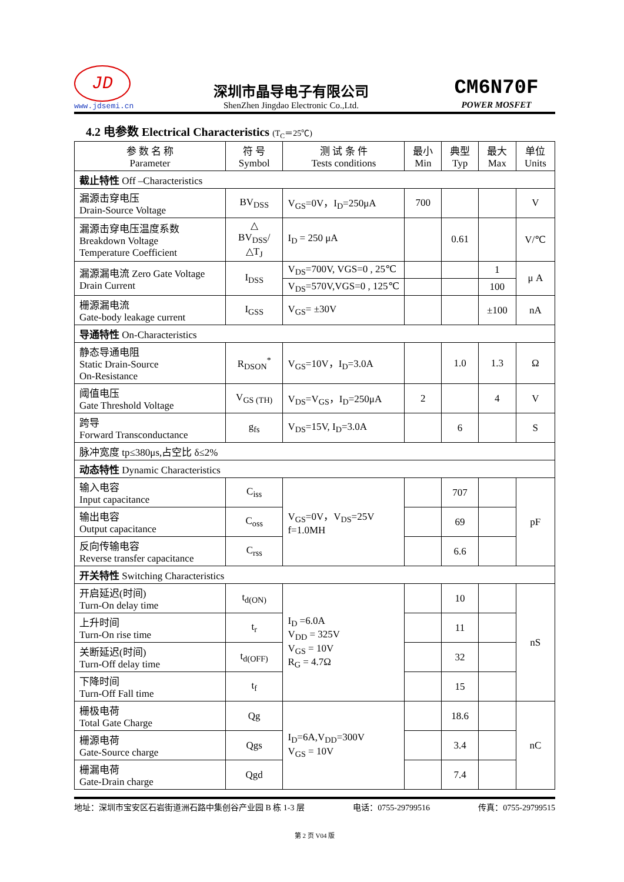JD
www.jdsemi.cn
深圳市晶导电子有限公司
ShenZhen Jingdao Electronic Co.,Ltd.
CM6N70F
POWER MOSFET
4.2 电参数 Electrical Characteristics (T<sub>C</sub>＝25℃)
| 参 数 名 称 Parameter | 符 号 Symbol | 测 试 条 件 Tests conditions | 最小 Min | 典型 Typ | 最大 Max | 单位 Units |
| --- | --- | --- | --- | --- | --- | --- |
| 截止特性 Off –Characteristics | | | | | | |
| 漏源击穿电压 Drain-Source Voltage | BV<sub>DSS</sub> | V<sub>GS</sub>=0V，I<sub>D</sub>=250μA | 700 | | | V |
| 漏源击穿电压温度系数 Breakdown Voltage Temperature Coefficient | △ BV<sub>DSS</sub>/ △T<sub>J</sub> | I<sub>D</sub> = 250 μA | | 0.61 | | V/℃ |
| 漏源漏电流 Zero Gate Voltage Drain Current | I<sub>DSS</sub> | V<sub>DS</sub>=700V, VGS=0 , 25℃ | | | 1 | μ A |
| | | V<sub>DS</sub>=570V,VGS=0 , 125℃ | | | 100 | |
| 栅源漏电流 Gate-body leakage current | I<sub>GSS</sub> | V<sub>GS</sub>= ±30V | | | ±100 | nA |
| 导通特性 On-Characteristics | | | | | | |
| 静态导通电阻 Static Drain-Source On-Resistance | R<sub>DSON</sub><sup>*</sup> | V<sub>GS</sub>=10V，I<sub>D</sub>=3.0A | | 1.0 | 1.3 | Ω |
| 阈值电压 Gate Threshold Voltage | V<sub>GS (TH)</sub> | V<sub>DS</sub>=V<sub>GS</sub>，I<sub>D</sub>=250μA | 2 | | 4 | V |
| 跨导 Forward Transconductance | g<sub>fs</sub> | V<sub>DS</sub>=15V, I<sub>D</sub>=3.0A | | 6 | | S |
| 脉冲宽度 tp≤380μs,占空比 δ≤2% | | | | | | |
| 动态特性 Dynamic Characteristics | | | | | | |
| 输入电容 Input capacitance | C<sub>iss</sub> | V<sub>GS</sub>=0V，V<sub>DS</sub>=25V f=1.0MH | | 707 | | pF |
| 输出电容 Output capacitance | C<sub>oss</sub> | | | 69 | | |
| 反向传输电容 Reverse transfer capacitance | C<sub>rss</sub> | | | 6.6 | | |
| 开关特性 Switching Characteristics | | | | | | |
| 开启延迟(时间) Turn-On delay time | t<sub>d(ON)</sub> | I<sub>D</sub> =6.0A V<sub>DD</sub> = 325V V<sub>GS</sub> = 10V R<sub>G</sub> = 4.7Ω | | 10 | | nS |
| 上升时间 Turn-On rise time | t<sub>r</sub> | | | 11 | | |
| 关断延迟(时间) Turn-Off delay time | t<sub>d(OFF)</sub> | | | 32 | | |
| 下降时间 Turn-Off Fall time | t<sub>f</sub> | | | 15 | | |
| 栅极电荷 Total Gate Charge | Qg | I<sub>D</sub>=6A,V<sub>DD</sub>=300V V<sub>GS</sub> = 10V | | 18.6 | | nC |
| 栅源电荷 Gate-Source charge | Qgs | | | 3.4 | | |
| 栅漏电荷 Gate-Drain charge | Qgd | | | 7.4 | | |
地址：深圳市宝安区石岩街道洲石路中集创谷产业园 B 栋 1-3 层 电话：0755-29799516 传真：0755-29799515
第 2 页 V04 版